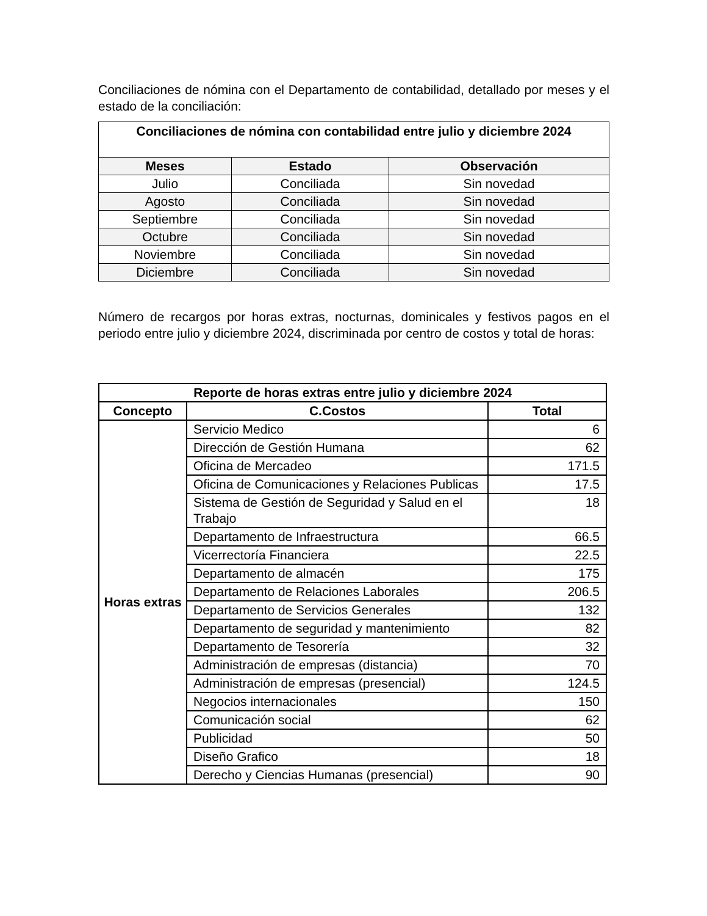Conciliaciones de nómina con el Departamento de contabilidad, detallado por meses y el estado de la conciliación:
| Conciliaciones de nómina con contabilidad entre julio y diciembre 2024 | | |
| --- | --- | --- |
| Meses | Estado | Observación |
| Julio | Conciliada | Sin novedad |
| Agosto | Conciliada | Sin novedad |
| Septiembre | Conciliada | Sin novedad |
| Octubre | Conciliada | Sin novedad |
| Noviembre | Conciliada | Sin novedad |
| Diciembre | Conciliada | Sin novedad |
Número de recargos por horas extras, nocturnas, dominicales y festivos pagos en el periodo entre julio y diciembre 2024, discriminada por centro de costos y total de horas:
| Reporte de horas extras entre julio y diciembre 2024 | | |
| --- | --- | --- |
| Concepto | C.Costos | Total |
| Horas extras | Servicio Medico | 6 |
| | Dirección de Gestión Humana | 62 |
| | Oficina de Mercadeo | 171.5 |
| | Oficina de Comunicaciones y Relaciones Publicas | 17.5 |
| | Sistema de Gestión de Seguridad y Salud en el Trabajo | 18 |
| | Departamento de Infraestructura | 66.5 |
| | Vicerrectoría Financiera | 22.5 |
| | Departamento de almacén | 175 |
| | Departamento de Relaciones Laborales | 206.5 |
| | Departamento de Servicios Generales | 132 |
| | Departamento de seguridad y mantenimiento | 82 |
| | Departamento de Tesorería | 32 |
| | Administración de empresas (distancia) | 70 |
| | Administración de empresas (presencial) | 124.5 |
| | Negocios internacionales | 150 |
| | Comunicación social | 62 |
| | Publicidad | 50 |
| | Diseño Grafico | 18 |
| | Derecho y Ciencias Humanas (presencial) | 90 |